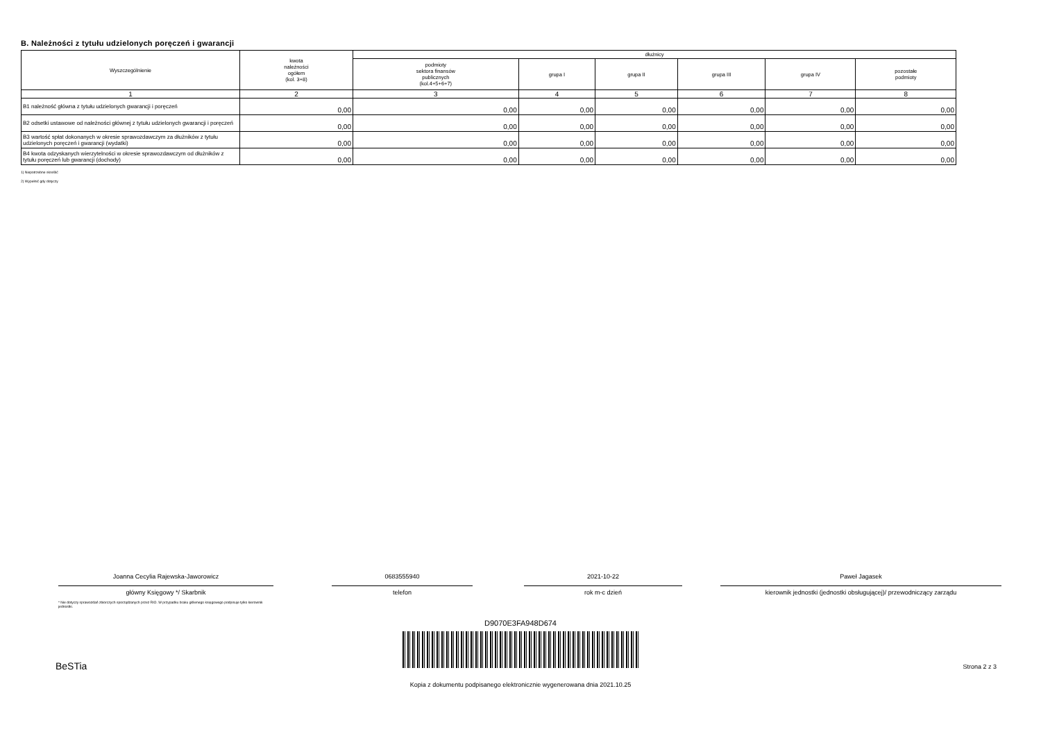B. Należności z tytułu udzielonych poręczeń i gwarancji
| Wyszczególnienie | kwota należności ogółem (kol. 3+8) | dłużnicy | | | | | |
| --- | --- | --- | --- | --- | --- | --- | --- |
| | | podmioty sektora finansów publicznych (kol.4+5+6+7) | grupa I | grupa II | grupa III | grupa IV | pozostałe podmioty |
| 1 | 2 | 3 | 4 | 5 | 6 | 7 | 8 |
| B1 należność główna z tytułu udzielonych gwarancji i poręczeń | 0,00 | 0,00 | 0,00 | 0,00 | 0,00 | 0,00 | 0,00 |
| B2 odsetki ustawowe od należności głównej z tytułu udzielonych gwarancji i poręczeń | 0,00 | 0,00 | 0,00 | 0,00 | 0,00 | 0,00 | 0,00 |
| B3 wartość spłat dokonanych w okresie sprawozdawczym za dłużników z tytułu udzielonych poręczeń i gwarancji (wydatki) | 0,00 | 0,00 | 0,00 | 0,00 | 0,00 | 0,00 | 0,00 |
| B4 kwota odzyskanych wierzytelności w okresie sprawozdawczym od dłużników z tytułu poręczeń lub gwarancji (dochody) | 0,00 | 0,00 | 0,00 | 0,00 | 0,00 | 0,00 | 0,00 |
1) Niepotrzebne skreślić
2) Wypełnić gdy dotyczy
Joanna Cecylia Rajewska-Jaworowicz
główny Księgowy */ Skarbnik
* Nie dotyczy sprawozdań zbiorczych sporządzanych przez RIO. W przypadku braku głównego księgowego podpisuje tylko kierownik jednostki.
0683555940
telefon
2021-10-22
rok m-c dzień
Paweł Jagasek
kierownik jednostki (jednostki obsługującej)/ przewodniczący zarządu
D9070E3FA948D674
BeSTia Strona 2 z 3
Kopia z dokumentu podpisanego elektronicznie wygenerowana dnia 2021.10.25